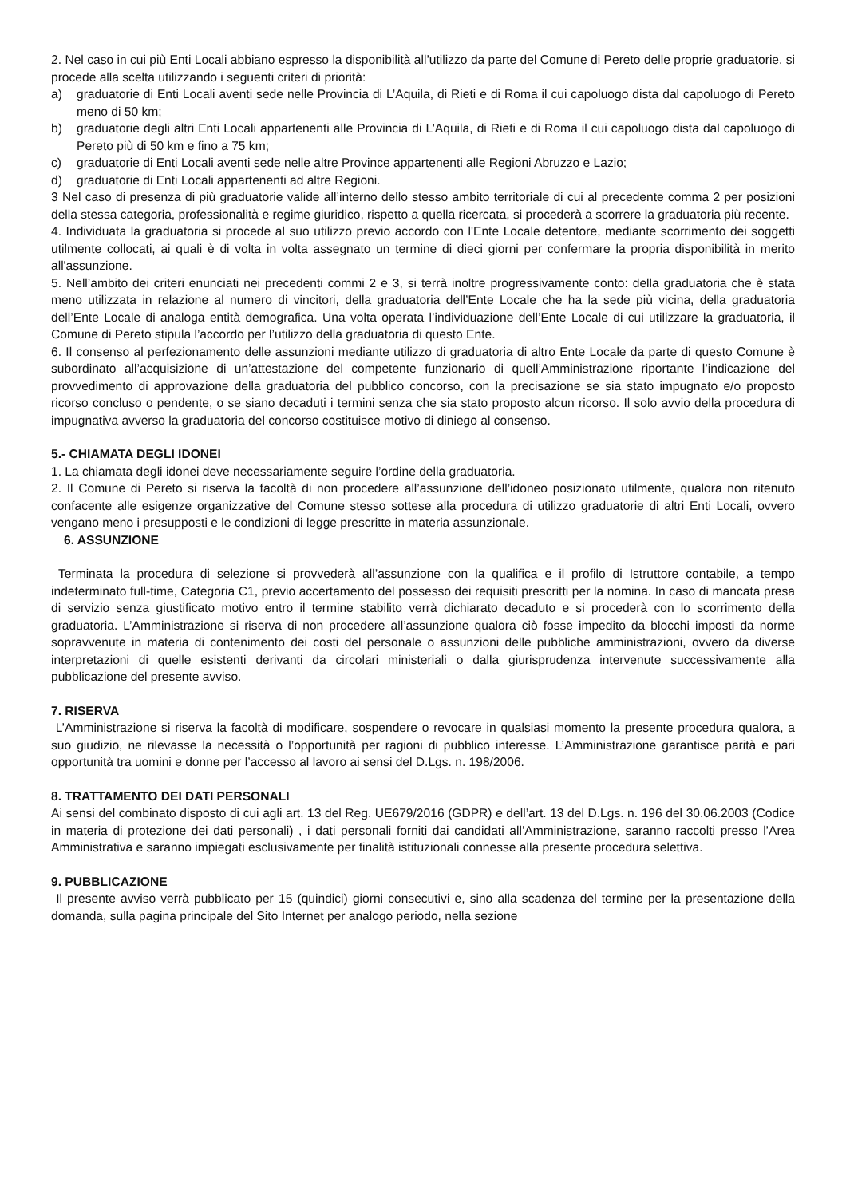2. Nel caso in cui più Enti Locali abbiano espresso la disponibilità all’utilizzo da parte del Comune di Pereto delle proprie graduatorie, si procede alla scelta utilizzando i seguenti criteri di priorità:
a) graduatorie di Enti Locali aventi sede nelle Provincia di L’Aquila, di Rieti e di Roma il cui capoluogo dista dal capoluogo di Pereto meno di 50 km;
b) graduatorie degli altri Enti Locali appartenenti alle Provincia di L’Aquila, di Rieti e di Roma il cui capoluogo dista dal capoluogo di Pereto più di 50 km e fino a 75 km;
c) graduatorie di Enti Locali aventi sede nelle altre Province appartenenti alle Regioni Abruzzo e Lazio;
d) graduatorie di Enti Locali appartenenti ad altre Regioni.
3 Nel caso di presenza di più graduatorie valide all’interno dello stesso ambito territoriale di cui al precedente comma 2 per posizioni della stessa categoria, professionalità e regime giuridico, rispetto a quella ricercata, si procederà a scorrere la graduatoria più recente.
4. Individuata la graduatoria si procede al suo utilizzo previo accordo con l'Ente Locale detentore, mediante scorrimento dei soggetti utilmente collocati, ai quali è di volta in volta assegnato un termine di dieci giorni per confermare la propria disponibilità in merito all'assunzione.
5. Nell’ambito dei criteri enunciati nei precedenti commi 2 e 3, si terrà inoltre progressivamente conto: della graduatoria che è stata meno utilizzata in relazione al numero di vincitori, della graduatoria dell’Ente Locale che ha la sede più vicina, della graduatoria dell’Ente Locale di analoga entità demografica. Una volta operata l’individuazione dell’Ente Locale di cui utilizzare la graduatoria, il Comune di Pereto stipula l’accordo per l’utilizzo della graduatoria di questo Ente.
6. Il consenso al perfezionamento delle assunzioni mediante utilizzo di graduatoria di altro Ente Locale da parte di questo Comune è subordinato all’acquisizione di un’attestazione del competente funzionario di quell’Amministrazione riportante l’indicazione del provvedimento di approvazione della graduatoria del pubblico concorso, con la precisazione se sia stato impugnato e/o proposto ricorso concluso o pendente, o se siano decaduti i termini senza che sia stato proposto alcun ricorso. Il solo avvio della procedura di impugnativa avverso la graduatoria del concorso costituisce motivo di diniego al consenso.
5.- CHIAMATA DEGLI IDONEI
1. La chiamata degli idonei deve necessariamente seguire l’ordine della graduatoria.
2. Il Comune di Pereto si riserva la facoltà di non procedere all’assunzione dell’idoneo posizionato utilmente, qualora non ritenuto confacente alle esigenze organizzative del Comune stesso sottese alla procedura di utilizzo graduatorie di altri Enti Locali, ovvero vengano meno i presupposti e le condizioni di legge prescritte in materia assunzionale.
6. ASSUNZIONE
Terminata la procedura di selezione si provvederà all’assunzione con la qualifica e il profilo di Istruttore contabile, a tempo indeterminato full-time, Categoria C1, previo accertamento del possesso dei requisiti prescritti per la nomina. In caso di mancata presa di servizio senza giustificato motivo entro il termine stabilito verrà dichiarato decaduto e si procederà con lo scorrimento della graduatoria. L’Amministrazione si riserva di non procedere all’assunzione qualora ciò fosse impedito da blocchi imposti da norme sopravvenute in materia di contenimento dei costi del personale o assunzioni delle pubbliche amministrazioni, ovvero da diverse interpretazioni di quelle esistenti derivanti da circolari ministeriali o dalla giurisprudenza intervenute successivamente alla pubblicazione del presente avviso.
7. RISERVA
L’Amministrazione si riserva la facoltà di modificare, sospendere o revocare in qualsiasi momento la presente procedura qualora, a suo giudizio, ne rilevasse la necessità o l’opportunità per ragioni di pubblico interesse. L’Amministrazione garantisce parità e pari opportunità tra uomini e donne per l’accesso al lavoro ai sensi del D.Lgs. n. 198/2006.
8. TRATTAMENTO DEI DATI PERSONALI
Ai sensi del combinato disposto di cui agli art. 13 del Reg. UE679/2016 (GDPR) e dell’art. 13 del D.Lgs. n. 196 del 30.06.2003 (Codice in materia di protezione dei dati personali) , i dati personali forniti dai candidati all’Amministrazione, saranno raccolti presso l’Area Amministrativa e saranno impiegati esclusivamente per finalità istituzionali connesse alla presente procedura selettiva.
9. PUBBLICAZIONE
Il presente avviso verrà pubblicato per 15 (quindici) giorni consecutivi e, sino alla scadenza del termine per la presentazione della domanda, sulla pagina principale del Sito Internet per analogo periodo, nella sezione